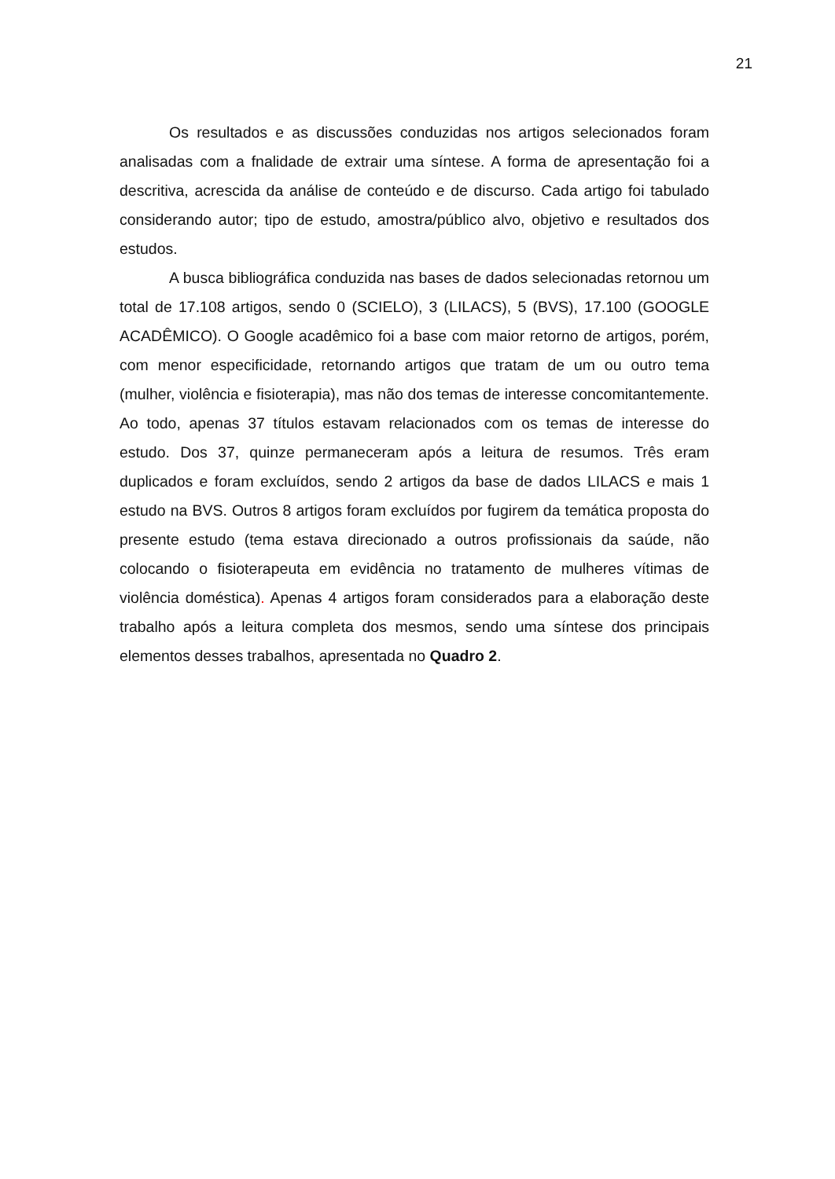21
Os resultados e as discussões conduzidas nos artigos selecionados foram analisadas com a fnalidade de extrair uma síntese. A forma de apresentação foi a descritiva, acrescida da análise de conteúdo e de discurso. Cada artigo foi tabulado considerando autor; tipo de estudo, amostra/público alvo, objetivo e resultados dos estudos.
A busca bibliográfica conduzida nas bases de dados selecionadas retornou um total de 17.108 artigos, sendo 0 (SCIELO), 3 (LILACS), 5 (BVS), 17.100 (GOOGLE ACADÊMICO). O Google acadêmico foi a base com maior retorno de artigos, porém, com menor especificidade, retornando artigos que tratam de um ou outro tema (mulher, violência e fisioterapia), mas não dos temas de interesse concomitantemente. Ao todo, apenas 37 títulos estavam relacionados com os temas de interesse do estudo. Dos 37, quinze permaneceram após a leitura de resumos. Três eram duplicados e foram excluídos, sendo 2 artigos da base de dados LILACS e mais 1 estudo na BVS. Outros 8 artigos foram excluídos por fugirem da temática proposta do presente estudo (tema estava direcionado a outros profissionais da saúde, não colocando o fisioterapeuta em evidência no tratamento de mulheres vítimas de violência doméstica). Apenas 4 artigos foram considerados para a elaboração deste trabalho após a leitura completa dos mesmos, sendo uma síntese dos principais elementos desses trabalhos, apresentada no Quadro 2.